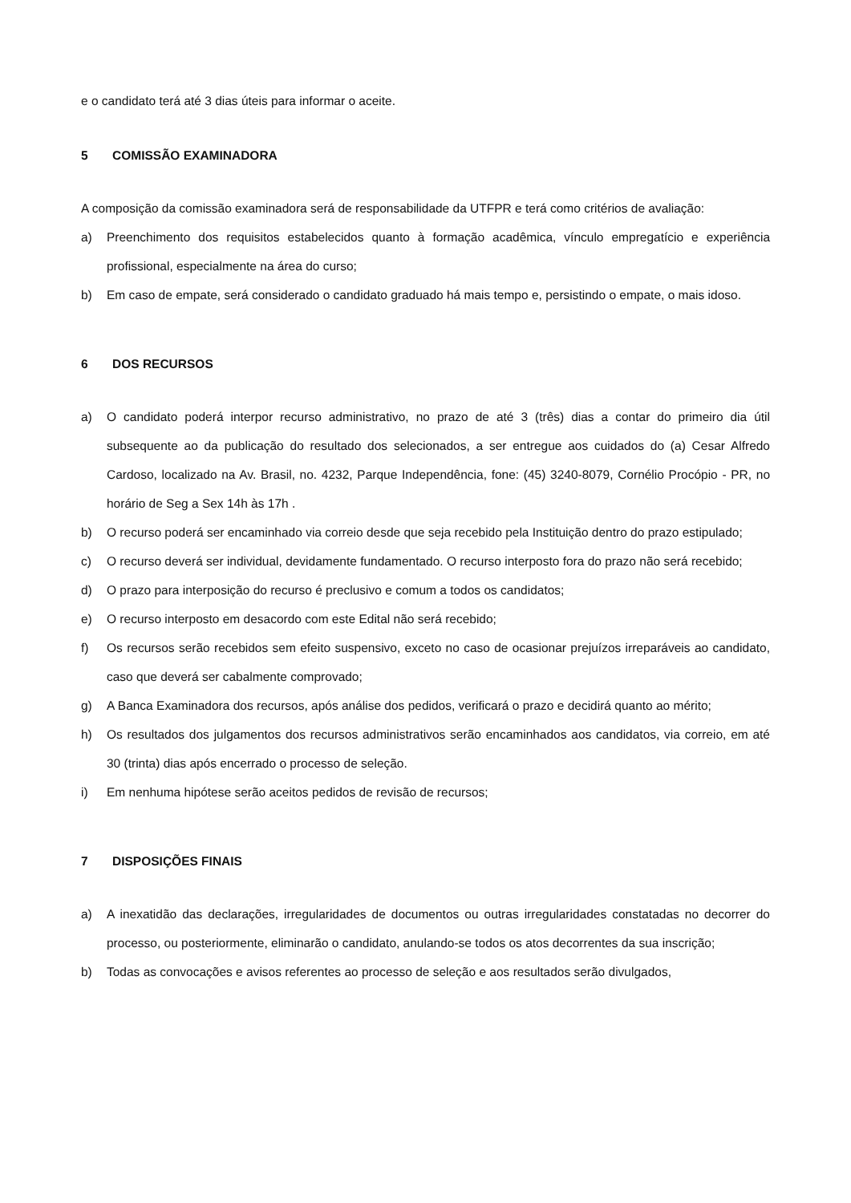e o candidato terá até 3 dias úteis para informar o aceite.
5 COMISSÃO EXAMINADORA
A composição da comissão examinadora será de responsabilidade da UTFPR e terá como critérios de avaliação:
a) Preenchimento dos requisitos estabelecidos quanto à formação acadêmica, vínculo empregatício e experiência profissional, especialmente na área do curso;
b) Em caso de empate, será considerado o candidato graduado há mais tempo e, persistindo o empate, o mais idoso.
6 DOS RECURSOS
a) O candidato poderá interpor recurso administrativo, no prazo de até 3 (três) dias a contar do primeiro dia útil subsequente ao da publicação do resultado dos selecionados, a ser entregue aos cuidados do (a) Cesar Alfredo Cardoso, localizado na Av. Brasil, no. 4232, Parque Independência, fone: (45) 3240-8079, Cornélio Procópio - PR, no horário de Seg a Sex 14h às 17h .
b) O recurso poderá ser encaminhado via correio desde que seja recebido pela Instituição dentro do prazo estipulado;
c) O recurso deverá ser individual, devidamente fundamentado. O recurso interposto fora do prazo não será recebido;
d) O prazo para interposição do recurso é preclusivo e comum a todos os candidatos;
e) O recurso interposto em desacordo com este Edital não será recebido;
f) Os recursos serão recebidos sem efeito suspensivo, exceto no caso de ocasionar prejuízos irreparáveis ao candidato, caso que deverá ser cabalmente comprovado;
g) A Banca Examinadora dos recursos, após análise dos pedidos, verificará o prazo e decidirá quanto ao mérito;
h) Os resultados dos julgamentos dos recursos administrativos serão encaminhados aos candidatos, via correio, em até 30 (trinta) dias após encerrado o processo de seleção.
i) Em nenhuma hipótese serão aceitos pedidos de revisão de recursos;
7 DISPOSIÇÕES FINAIS
a) A inexatidão das declarações, irregularidades de documentos ou outras irregularidades constatadas no decorrer do processo, ou posteriormente, eliminarão o candidato, anulando-se todos os atos decorrentes da sua inscrição;
b) Todas as convocações e avisos referentes ao processo de seleção e aos resultados serão divulgados,